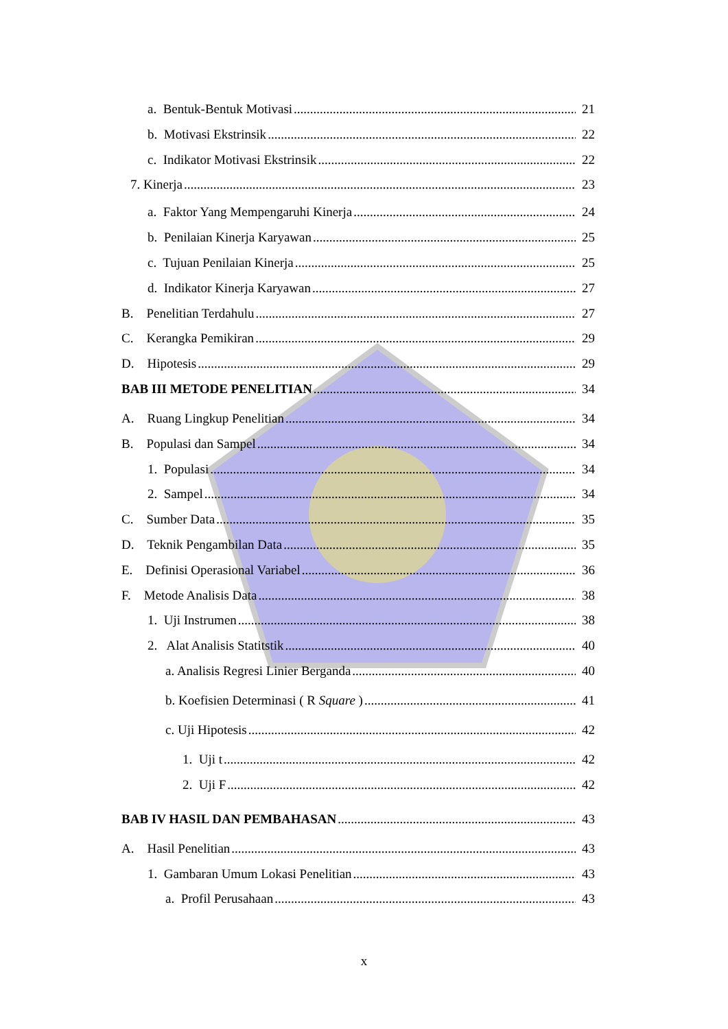a. Bentuk-Bentuk Motivasi 21
b. Motivasi Ekstrinsik 22
c. Indikator Motivasi Ekstrinsik 22
7. Kinerja 23
a. Faktor Yang Mempengaruhi Kinerja 24
b. Penilaian Kinerja Karyawan 25
c. Tujuan Penilaian Kinerja 25
d. Indikator Kinerja Karyawan 27
B. Penelitian Terdahulu 27
C. Kerangka Pemikiran 29
D. Hipotesis 29
BAB III METODE PENELITIAN 34
A. Ruang Lingkup Penelitian 34
B. Populasi dan Sampel 34
1. Populasi 34
2. Sampel 34
C. Sumber Data 35
D. Teknik Pengambilan Data 35
E. Definisi Operasional Variabel 36
F. Metode Analisis Data 38
1. Uji Instrumen 38
2. Alat Analisis Statitstik 40
a. Analisis Regresi Linier Berganda 40
b. Koefisien Determinasi ( R Square ) 41
c. Uji Hipotesis 42
1. Uji t 42
2. Uji F 42
BAB IV HASIL DAN PEMBAHASAN 43
A. Hasil Penelitian 43
1. Gambaran Umum Lokasi Penelitian 43
a. Profil Perusahaan 43
x